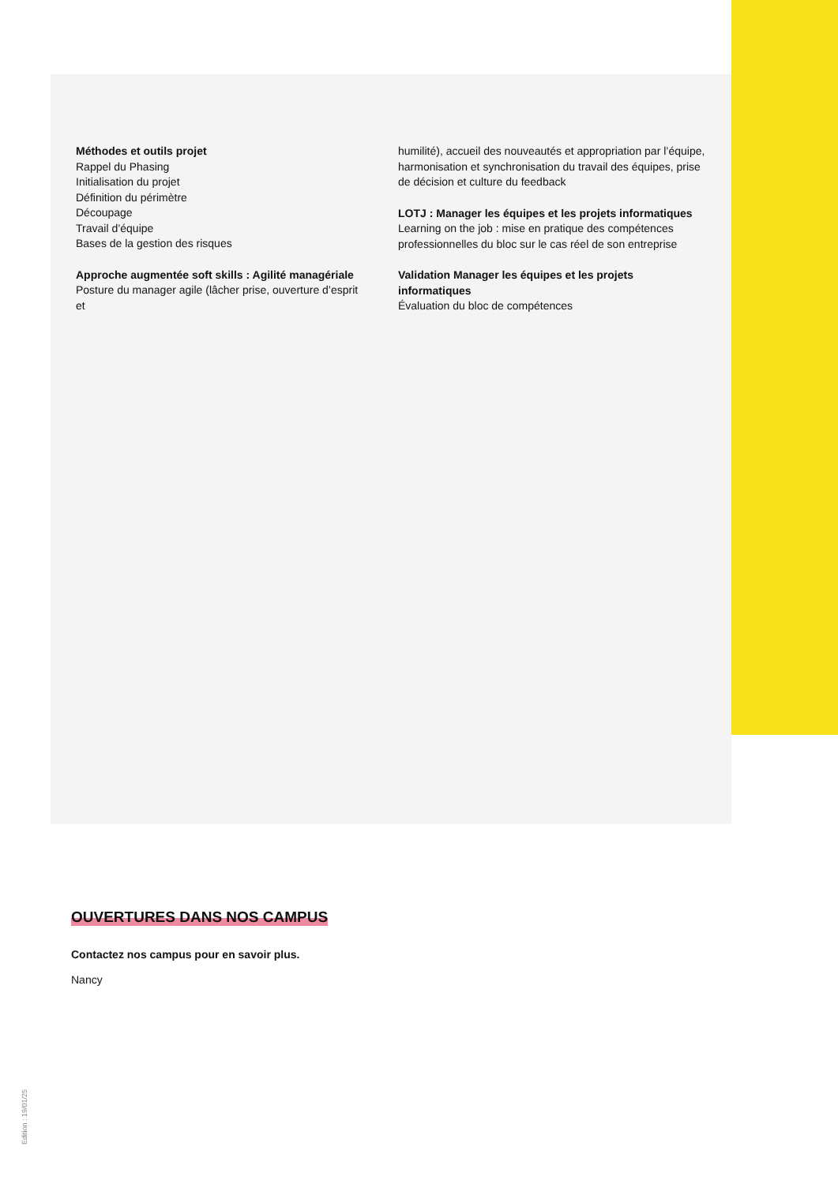Méthodes et outils projet
Rappel du Phasing
Initialisation du projet
Définition du périmètre
Découpage
Travail d’équipe
Bases de la gestion des risques
Approche augmentée soft skills : Agilité managériale
Posture du manager agile (lâcher prise, ouverture d’esprit et
humilité), accueil des nouveautés et appropriation par l’équipe, harmonisation et synchronisation du travail des équipes, prise de décision et culture du feedback
LOTJ : Manager les équipes et les projets informatiques
Learning on the job : mise en pratique des compétences professionnelles du bloc sur le cas réel de son entreprise
Validation Manager les équipes et les projets informatiques
Évaluation du bloc de compétences
OUVERTURES DANS NOS CAMPUS
Contactez nos campus pour en savoir plus.
Nancy
Edition : 19/01/25